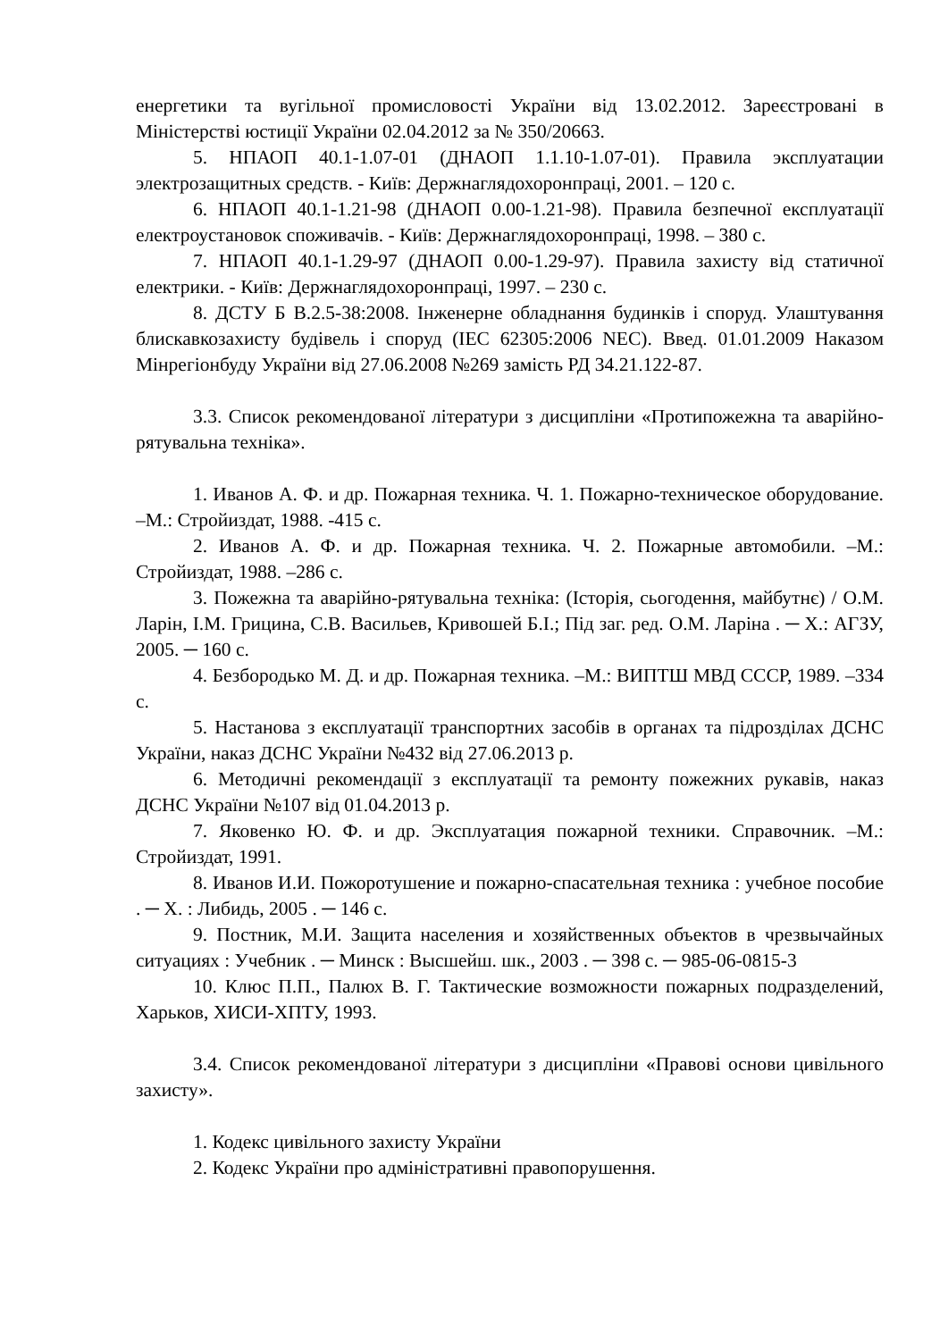енергетики та вугільної промисловості України від 13.02.2012. Зареєстровані в Міністерстві юстиції України 02.04.2012 за № 350/20663.
5. НПАОП 40.1-1.07-01 (ДНАОП 1.1.10-1.07-01). Правила эксплуатации электрозащитных средств. - Київ: Держнаглядохоронпраці, 2001. – 120 с.
6. НПАОП 40.1-1.21-98 (ДНАОП 0.00-1.21-98). Правила безпечної експлуатації електроустановок споживачів. - Київ: Держнаглядохоронпраці, 1998. – 380 с.
7. НПАОП 40.1-1.29-97 (ДНАОП 0.00-1.29-97). Правила захисту від статичної електрики. - Київ: Держнаглядохоронпраці, 1997. – 230 с.
8. ДСТУ Б В.2.5-38:2008. Інженерне обладнання будинків і споруд. Улаштування блискавкозахисту будівель і споруд (IEC 62305:2006 NEC). Введ. 01.01.2009 Наказом Мінрегіонбуду України від 27.06.2008 №269 замість РД 34.21.122-87.
3.3. Список рекомендованої літератури з дисципліни «Протипожежна та аварійно-рятувальна техніка».
1. Иванов А. Ф. и др. Пожарная техника. Ч. 1. Пожарно-техническое оборудование. –М.: Стройиздат, 1988. -415 с.
2. Иванов А. Ф. и др. Пожарная техника. Ч. 2. Пожарные автомобили. –М.: Стройиздат, 1988. –286 с.
3. Пожежна та аварійно-рятувальна техніка: (Історія, сьогодення, майбутнє) / О.М. Ларін, І.М. Грицина, С.В. Васильев, Кривошей Б.І.; Під заг. ред. О.М. Ларіна . ─ Х.: АГЗУ, 2005. ─ 160 с.
4. Безбородько М. Д. и др. Пожарная техника. –М.: ВИПТШ МВД СССР, 1989. –334 с.
5. Настанова з експлуатації транспортних засобів в органах та підрозділах ДСНС України, наказ ДСНС України №432 від 27.06.2013 р.
6. Методичні рекомендації з експлуатації та ремонту пожежних рукавів, наказ ДСНС України №107 від 01.04.2013 р.
7. Яковенко Ю. Ф. и др. Эксплуатация пожарной техники. Справочник. –М.: Стройиздат, 1991.
8. Иванов И.И. Пожоротушение и пожарно-спасательная техника : учебное пособие . ─ Х. : Либидь, 2005 . ─ 146 с.
9. Постник, М.И. Защита населения и хозяйственных объектов в чрезвычайных ситуациях : Учебник . ─ Минск : Высшейш. шк., 2003 . ─ 398 с. ─ 985-06-0815-3
10. Клюс П.П., Палюх В. Г. Тактические возможности пожарных подразделений, Харьков, ХИСИ-ХПТУ, 1993.
3.4. Список рекомендованої літератури з дисципліни «Правові основи цивільного захисту».
1. Кодекс цивільного захисту України
2. Кодекс України про адміністративні правопорушення.